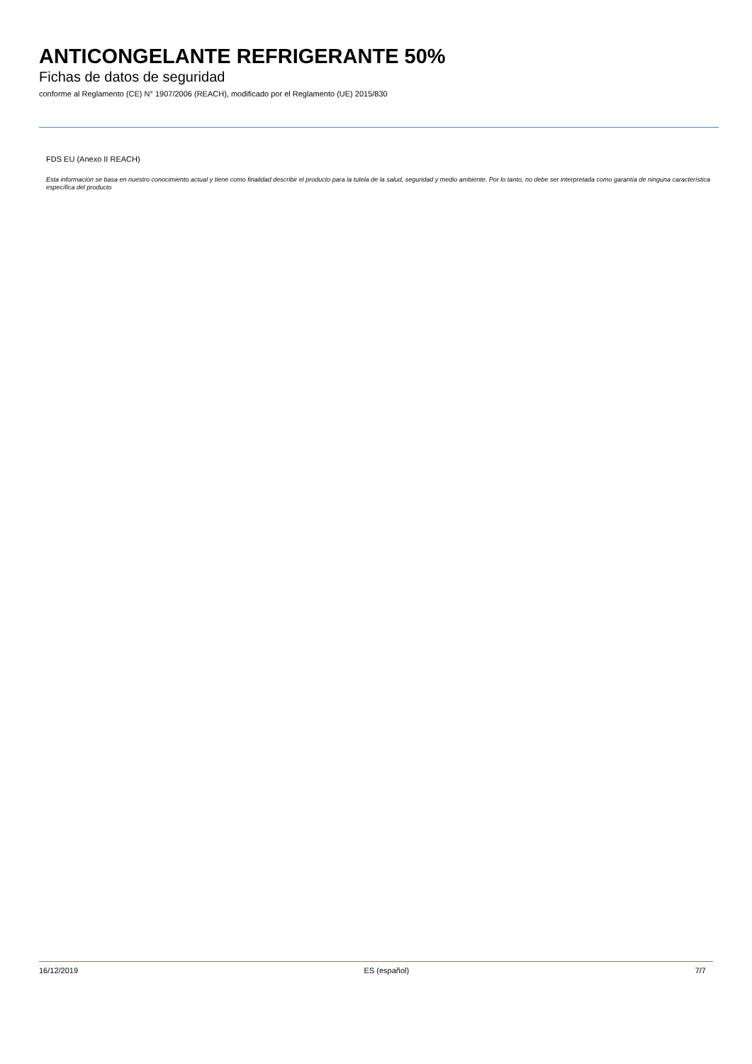ANTICONGELANTE REFRIGERANTE 50%
Fichas de datos de seguridad
conforme al Reglamento (CE) N° 1907/2006 (REACH), modificado por el Reglamento (UE) 2015/830
FDS EU (Anexo II REACH)
Esta información se basa en nuestro conocimiento actual y tiene como finalidad describir el producto para la tutela de la salud, seguridad y medio ambiente. Por lo tanto, no debe ser interpretada como garantía de ninguna característica específica del producto
16/12/2019 ES (español) 7/7